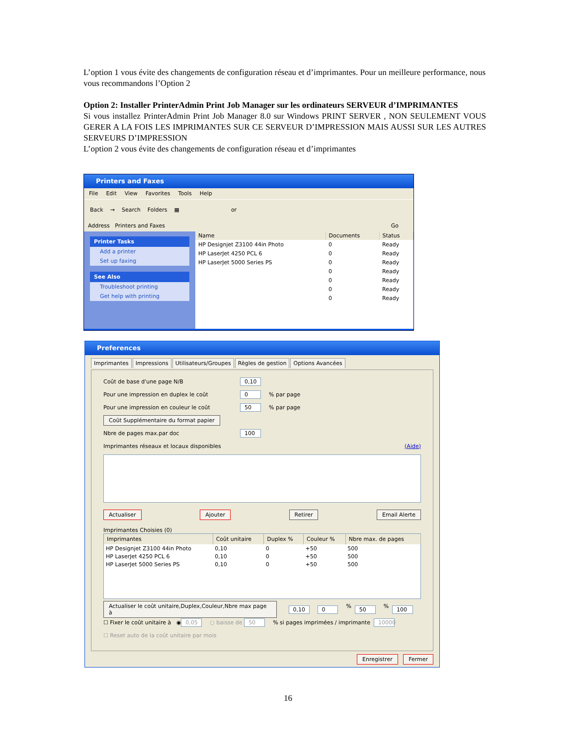L’option 1 vous évite des changements de configuration réseau et d’imprimantes. Pour un meilleure performance, nous vous recommandons l’Option 2
Option 2: Installer PrinterAdmin Print Job Manager sur les ordinateurs SERVEUR d’IMPRIMANTES
Si vous installez PrinterAdmin Print Job Manager 8.0 sur Windows PRINT SERVER , NON SEULEMENT VOUS GERER A LA FOIS LES IMPRIMANTES SUR CE SERVEUR D’IMPRESSION MAIS AUSSI SUR LES AUTRES SERVEURS D’IMPRESSION
L’option 2 vous évite des changements de configuration réseau et d’imprimantes
Printers and Faxes
File Edit View Favorites Tools Help
Back → Search Folders ▦ or
Address Printers and Faxes Go
Printer Tasks
Add a printer
Set up faxing
See Also
Troubleshoot printing
Get help with printing
| Name | Documents | Status |
| --- | --- | --- |
| HP Designjet Z3100 44in Photo | 0 | Ready |
| HP LaserJet 4250 PCL 6 | 0 | Ready |
| HP LaserJet 5000 Series PS | 0 | Ready |
| | 0 | Ready |
| | 0 | Ready |
| | 0 | Ready |
| | 0 | Ready |
Preferences
Imprimantes Impressions Utilisateurs/Groupes Règles de gestion Options Avancées
Coût de base d'une page N/B 0,10
Pour une impression en duplex le coût 0% par page
Pour une impression en couleur le coût 50% par page
Coût Supplémentaire du format papier
Nbre de pages max.par doc 100
Imprimantes réseaux et locaux disponibles (Aide)
Actualiser Ajouter Retirer Email Alerte
Imprimantes Choisies (0)
| Imprimantes | Coût unitaire | Duplex % | Couleur % | Nbre max. de pages |
| --- | --- | --- | --- | --- |
| HP Designjet Z3100 44in Photo | 0,10 | 0 | +50 | 500 |
| HP LaserJet 4250 PCL 6 | 0,10 | 0 | +50 | 500 |
| HP LaserJet 5000 Series PS | 0,10 | 0 | +50 | 500 |
Actualiser le coût unitaire,Duplex,Couleur,Nbre max page à 0,10 0% 50% 100
☐ Fixer le coût unitaire à ◉ 0,05 ○ baisse de 50% si pages imprimées / imprimante 10000
☐ Reset auto de la coût unitaire par mois
Enregistrer Fermer
16